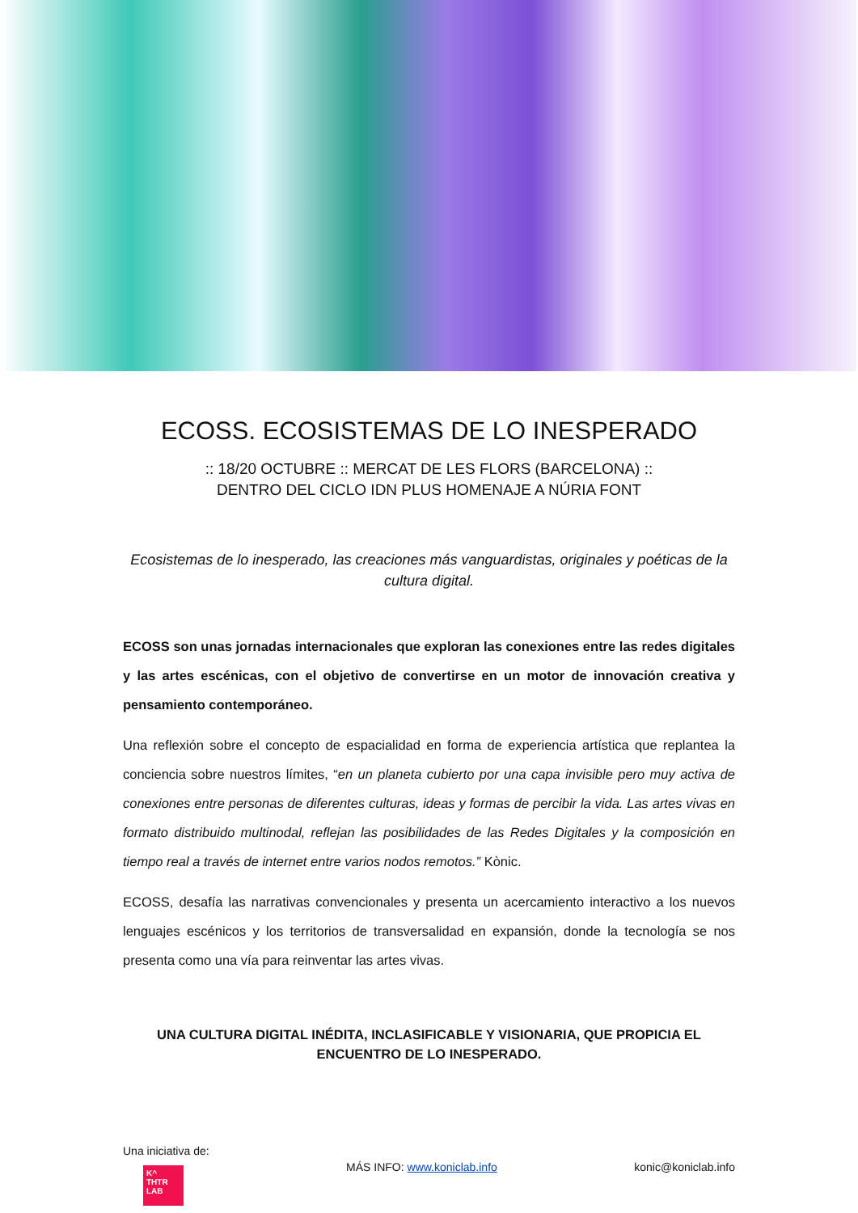ECOSS. ECOSISTEMAS DE LO INESPERADO
:: 18/20 OCTUBRE :: MERCAT DE LES FLORS (BARCELONA) ::
DENTRO DEL CICLO IDN PLUS HOMENAJE A NÚRIA FONT
Ecosistemas de lo inesperado, las creaciones más vanguardistas, originales y poéticas de la cultura digital.
ECOSS son unas jornadas internacionales que exploran las conexiones entre las redes digitales y las artes escénicas, con el objetivo de convertirse en un motor de innovación creativa y pensamiento contemporáneo.
Una reflexión sobre el concepto de espacialidad en forma de experiencia artística que replantea la conciencia sobre nuestros límites, “en un planeta cubierto por una capa invisible pero muy activa de conexiones entre personas de diferentes culturas, ideas y formas de percibir la vida. Las artes vivas en formato distribuido multinodal, reflejan las posibilidades de las Redes Digitales y la composición en tiempo real a través de internet entre varios nodos remotos.” Kònic.
ECOSS, desafía las narrativas convencionales y presenta un acercamiento interactivo a los nuevos lenguajes escénicos y los territorios de transversalidad en expansión, donde la tecnología se nos presenta como una vía para reinventar las artes vivas.
UNA CULTURA DIGITAL INÉDITA, INCLASIFICABLE Y VISIONARIA, QUE PROPICIA EL ENCUENTRO DE LO INESPERADO.
Una iniciativa de:
K^
THTR
LAB
MÁS INFO: www.koniclab.info konic@koniclab.info